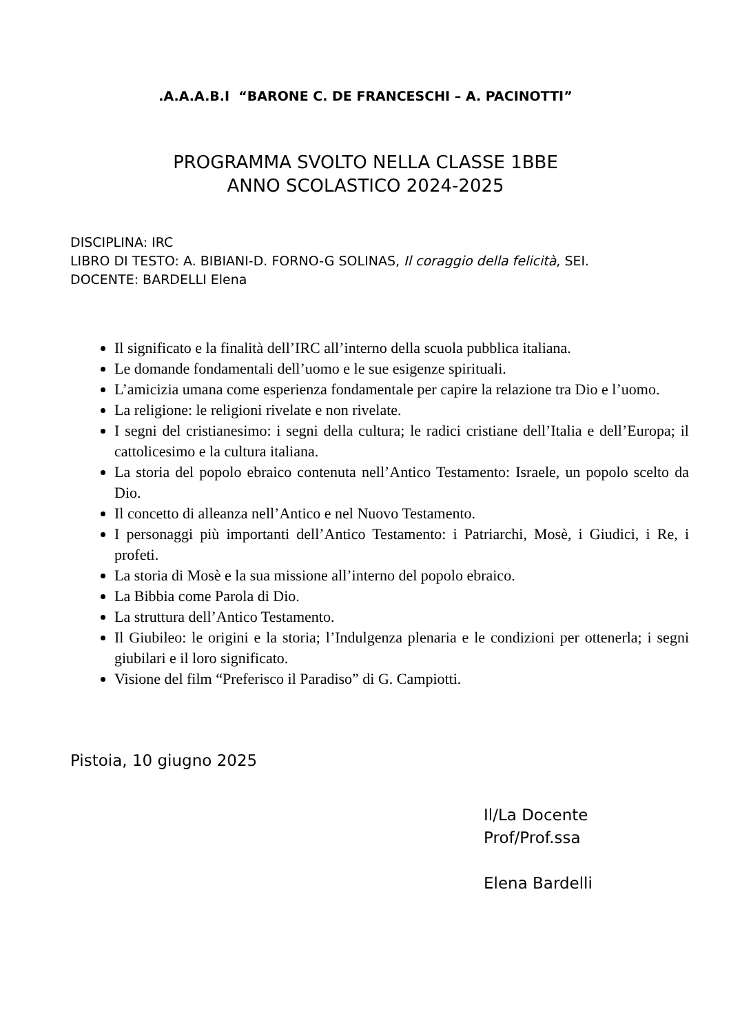.A.A.A.B.I “BARONE C. DE FRANCESCHI – A. PACINOTTI”
PROGRAMMA SVOLTO NELLA CLASSE 1BBE
ANNO SCOLASTICO 2024-2025
DISCIPLINA: IRC
LIBRO DI TESTO: A. BIBIANI-D. FORNO-G SOLINAS, Il coraggio della felicità, SEI.
DOCENTE: BARDELLI Elena
Il significato e la finalità dell’IRC all’interno della scuola pubblica italiana.
Le domande fondamentali dell’uomo e le sue esigenze spirituali.
L’amicizia umana come esperienza fondamentale per capire la relazione tra Dio e l’uomo.
La religione: le religioni rivelate e non rivelate.
I segni del cristianesimo: i segni della cultura; le radici cristiane dell’Italia e dell’Europa; il cattolicesimo e la cultura italiana.
La storia del popolo ebraico contenuta nell’Antico Testamento: Israele, un popolo scelto da Dio.
Il concetto di alleanza nell’Antico e nel Nuovo Testamento.
I personaggi più importanti dell’Antico Testamento: i Patriarchi, Mosè, i Giudici, i Re, i profeti.
La storia di Mosè e la sua missione all’interno del popolo ebraico.
La Bibbia come Parola di Dio.
La struttura dell’Antico Testamento.
Il Giubileo: le origini e la storia; l’Indulgenza plenaria e le condizioni per ottenerla; i segni giubilari e il loro significato.
Visione del film “Preferisco il Paradiso” di G. Campiotti.
Pistoia, 10 giugno 2025
Il/La Docente
Prof/Prof.ssa
Elena Bardelli